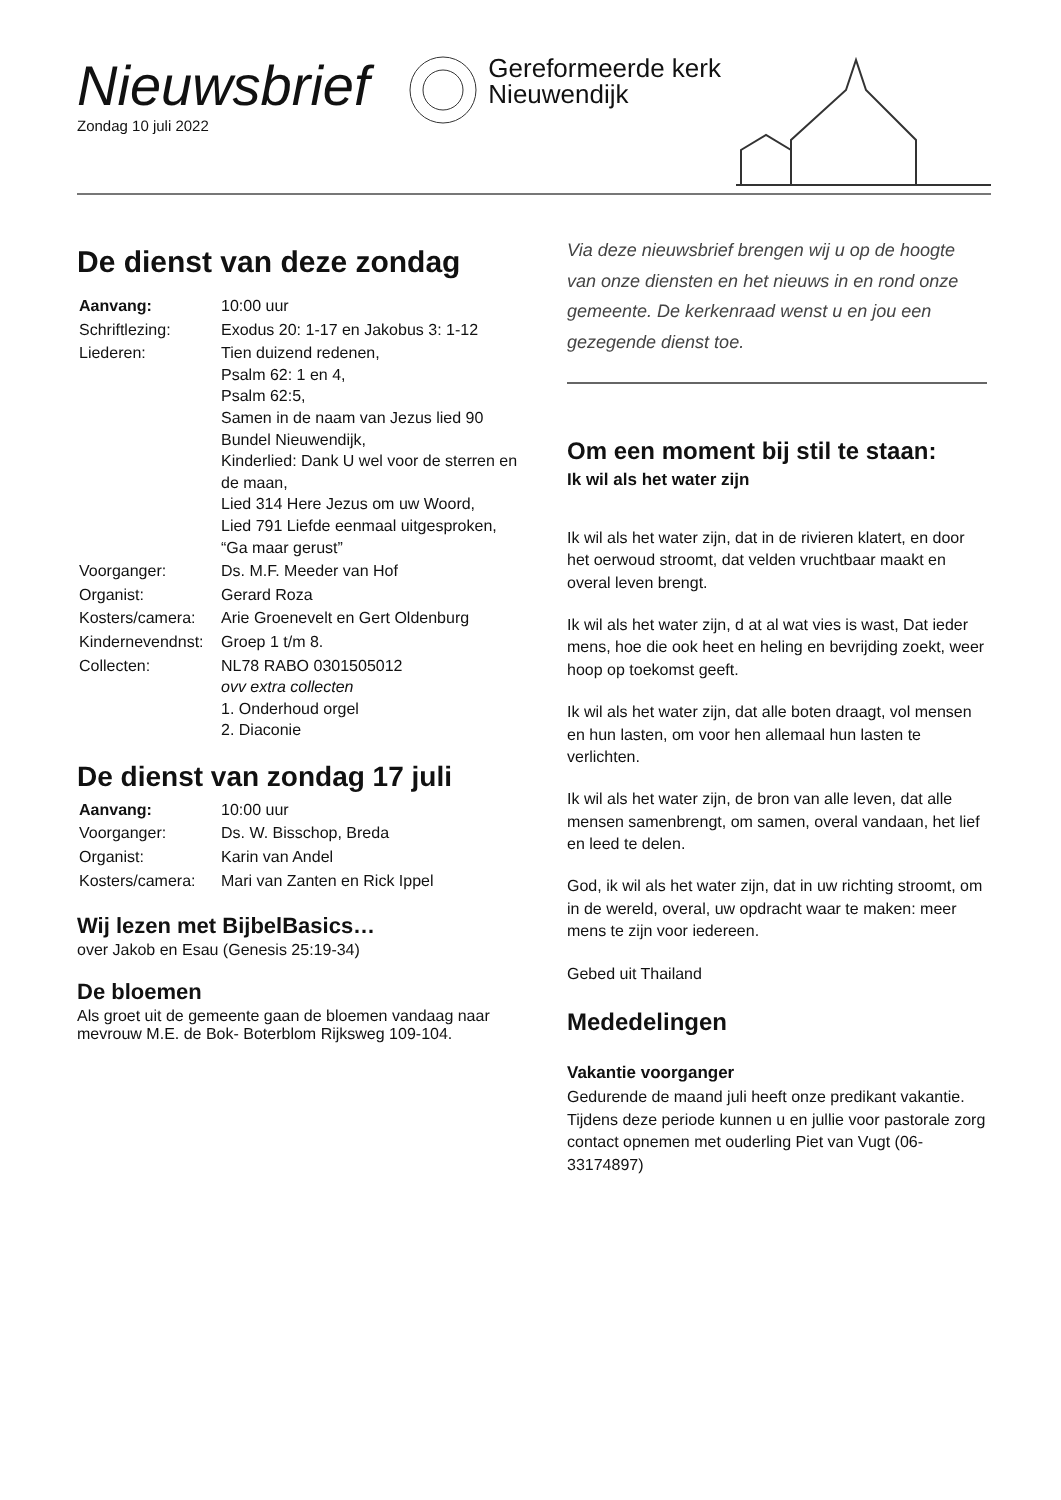Nieuwsbrief
Zondag 10 juli 2022
Gereformeerde kerk
Nieuwendijk
De dienst van deze zondag
| Aanvang: | 10:00 uur |
| Schriftlezing: | Exodus 20: 1-17 en Jakobus 3: 1-12 |
| Liederen: | Tien duizend redenen, Psalm 62: 1 en 4, Psalm 62:5, Samen in de naam van Jezus lied 90 Bundel Nieuwendijk, Kinderlied: Dank U wel voor de sterren en de maan, Lied 314 Here Jezus om uw Woord, Lied 791 Liefde eenmaal uitgesproken, “Ga maar gerust” |
| Voorganger: | Ds. M.F. Meeder van Hof |
| Organist: | Gerard Roza |
| Kosters/camera: | Arie Groenevelt en Gert Oldenburg |
| Kindernevendnst: | Groep 1 t/m 8. |
| Collecten: | NL78 RABO 0301505012 ovv extra collecten 1. Onderhoud orgel 2. Diaconie |
De dienst van zondag 17 juli
| Aanvang: | 10:00 uur |
| Voorganger: | Ds. W. Bisschop, Breda |
| Organist: | Karin van Andel |
| Kosters/camera: | Mari van Zanten en Rick Ippel |
Wij lezen met BijbelBasics…
over Jakob en Esau (Genesis 25:19-34)
De bloemen
Als groet uit de gemeente gaan de bloemen vandaag naar mevrouw M.E. de Bok- Boterblom Rijksweg 109-104.
Via deze nieuwsbrief brengen wij u op de hoogte van onze diensten en het nieuws in en rond onze gemeente. De kerkenraad wenst u en jou een gezegende dienst toe.
Om een moment bij stil te staan:
Ik wil als het water zijn
Ik wil als het water zijn, dat in de rivieren klatert, en door het oerwoud stroomt, dat velden vruchtbaar maakt en overal leven brengt.
Ik wil als het water zijn, d at al wat vies is wast, Dat ieder mens, hoe die ook heet en heling en bevrijding zoekt, weer hoop op toekomst geeft.
Ik wil als het water zijn, dat alle boten draagt, vol mensen en hun lasten, om voor hen allemaal hun lasten te verlichten.
Ik wil als het water zijn, de bron van alle leven, dat alle mensen samenbrengt, om samen, overal vandaan, het lief en leed te delen.
God, ik wil als het water zijn, dat in uw richting stroomt, om in de wereld, overal, uw opdracht waar te maken: meer mens te zijn voor iedereen.
Gebed uit Thailand
Mededelingen
Vakantie voorganger
Gedurende de maand juli heeft onze predikant vakantie. Tijdens deze periode kunnen u en jullie voor pastorale zorg contact opnemen met ouderling Piet van Vugt (06-33174897)